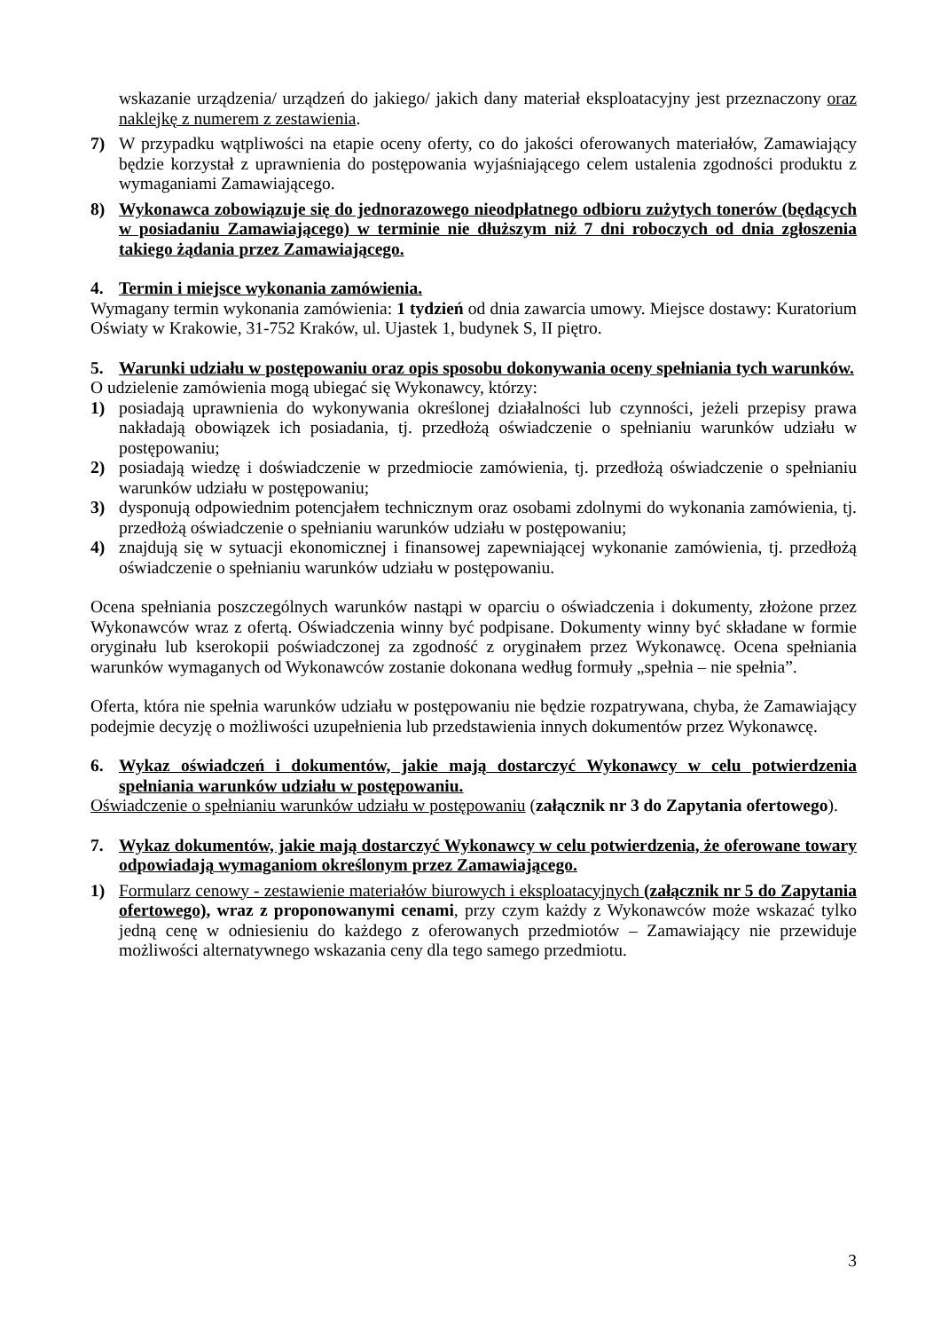wskazanie urządzenia/ urządzeń do jakiego/ jakich dany materiał eksploatacyjny jest przeznaczony oraz naklejkę z numerem z zestawienia.
7) W przypadku wątpliwości na etapie oceny oferty, co do jakości oferowanych materiałów, Zamawiający będzie korzystał z uprawnienia do postępowania wyjaśniającego celem ustalenia zgodności produktu z wymaganiami Zamawiającego.
8) Wykonawca zobowiązuje się do jednorazowego nieodpłatnego odbioru zużytych tonerów (będących w posiadaniu Zamawiającego) w terminie nie dłuższym niż 7 dni roboczych od dnia zgłoszenia takiego żądania przez Zamawiającego.
4. Termin i miejsce wykonania zamówienia.
Wymagany termin wykonania zamówienia: 1 tydzień od dnia zawarcia umowy. Miejsce dostawy: Kuratorium Oświaty w Krakowie, 31-752 Kraków, ul. Ujastek 1, budynek S, II piętro.
5. Warunki udziału w postępowaniu oraz opis sposobu dokonywania oceny spełniania tych warunków.
O udzielenie zamówienia mogą ubiegać się Wykonawcy, którzy:
1) posiadają uprawnienia do wykonywania określonej działalności lub czynności, jeżeli przepisy prawa nakładają obowiązek ich posiadania, tj. przedłożą oświadczenie o spełnianiu warunków udziału w postępowaniu;
2) posiadają wiedzę i doświadczenie w przedmiocie zamówienia, tj. przedłożą oświadczenie o spełnianiu warunków udziału w postępowaniu;
3) dysponują odpowiednim potencjałem technicznym oraz osobami zdolnymi do wykonania zamówienia, tj. przedłożą oświadczenie o spełnianiu warunków udziału w postępowaniu;
4) znajdują się w sytuacji ekonomicznej i finansowej zapewniającej wykonanie zamówienia, tj. przedłożą oświadczenie o spełnianiu warunków udziału w postępowaniu.
Ocena spełniania poszczególnych warunków nastąpi w oparciu o oświadczenia i dokumenty, złożone przez Wykonawców wraz z ofertą. Oświadczenia winny być podpisane. Dokumenty winny być składane w formie oryginału lub kserokopii poświadczonej za zgodność z oryginałem przez Wykonawcę. Ocena spełniania warunków wymaganych od Wykonawców zostanie dokonana według formuły „spełnia – nie spełnia”.
Oferta, która nie spełnia warunków udziału w postępowaniu nie będzie rozpatrywana, chyba, że Zamawiający podejmie decyzję o możliwości uzupełnienia lub przedstawienia innych dokumentów przez Wykonawcę.
6. Wykaz oświadczeń i dokumentów, jakie mają dostarczyć Wykonawcy w celu potwierdzenia spełniania warunków udziału w postępowaniu.
Oświadczenie o spełnianiu warunków udziału w postępowaniu (załącznik nr 3 do Zapytania ofertowego).
7. Wykaz dokumentów, jakie mają dostarczyć Wykonawcy w celu potwierdzenia, że oferowane towary odpowiadają wymaganiom określonym przez Zamawiającego.
1) Formularz cenowy - zestawienie materiałów biurowych i eksploatacyjnych (załącznik nr 5 do Zapytania ofertowego), wraz z proponowanymi cenami, przy czym każdy z Wykonawców może wskazać tylko jedną cenę w odniesieniu do każdego z oferowanych przedmiotów – Zamawiający nie przewiduje możliwości alternatywnego wskazania ceny dla tego samego przedmiotu.
3